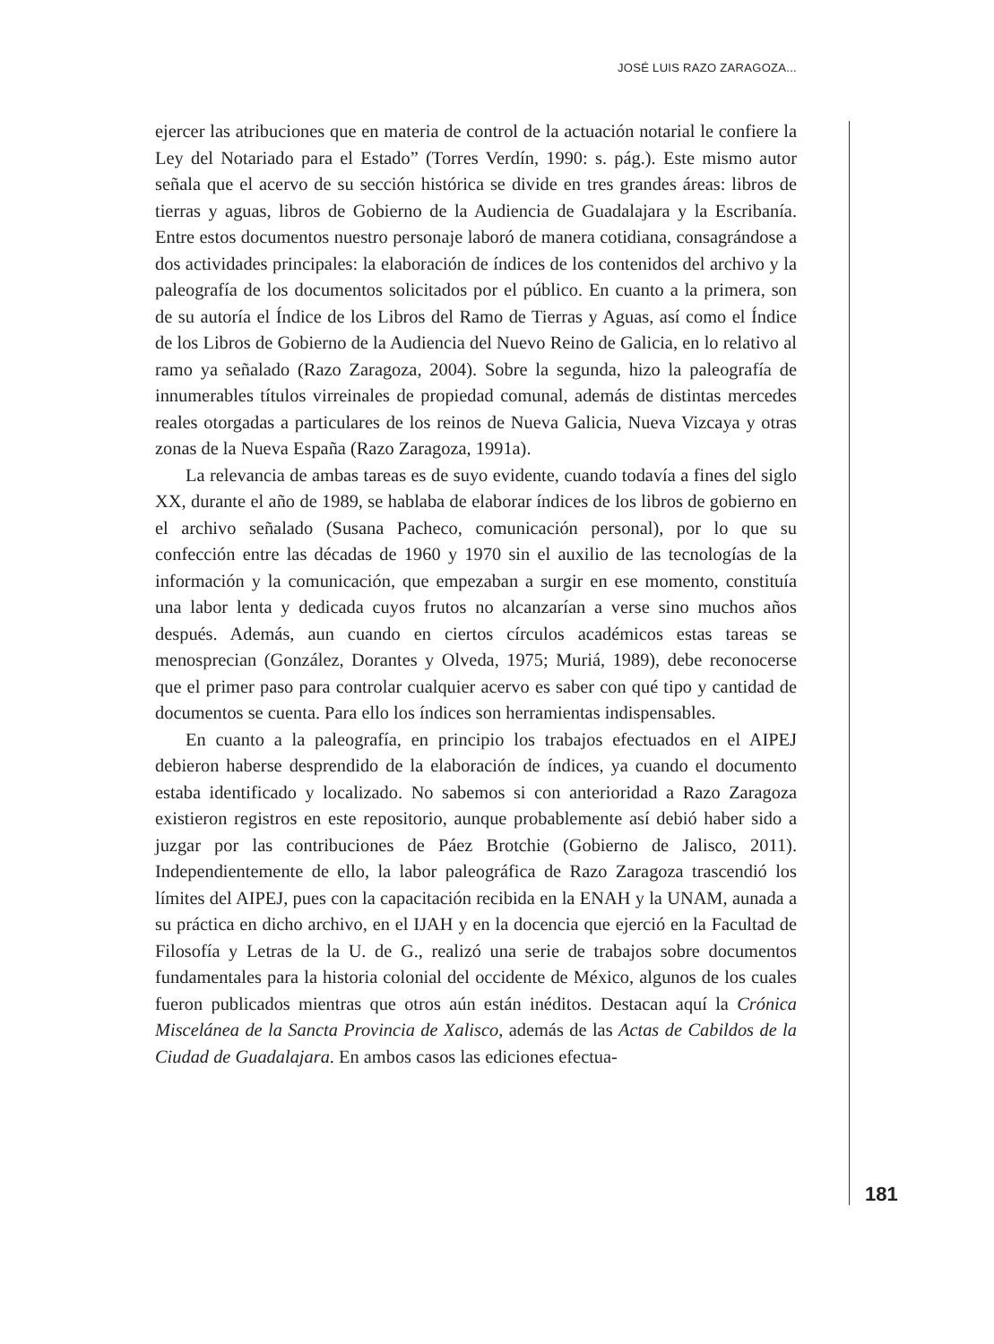JOSÉ LUIS RAZO ZARAGOZA...
ejercer las atribuciones que en materia de control de la actuación notarial le confiere la Ley del Notariado para el Estado” (Torres Verdín, 1990: s. pág.). Este mismo autor señala que el acervo de su sección histórica se divide en tres grandes áreas: libros de tierras y aguas, libros de Gobierno de la Audiencia de Guadalajara y la Escribanía. Entre estos documentos nuestro personaje laboró de manera cotidiana, consagrándose a dos actividades principales: la elaboración de índices de los contenidos del archivo y la paleografía de los documentos solicitados por el público. En cuanto a la primera, son de su autoría el Índice de los Libros del Ramo de Tierras y Aguas, así como el Índice de los Libros de Gobierno de la Audiencia del Nuevo Reino de Galicia, en lo relativo al ramo ya señalado (Razo Zaragoza, 2004). Sobre la segunda, hizo la paleografía de innumerables títulos virreinales de propiedad comunal, además de distintas mercedes reales otorgadas a particulares de los reinos de Nueva Galicia, Nueva Vizcaya y otras zonas de la Nueva España (Razo Zaragoza, 1991a).
La relevancia de ambas tareas es de suyo evidente, cuando todavía a fines del siglo XX, durante el año de 1989, se hablaba de elaborar índices de los libros de gobierno en el archivo señalado (Susana Pacheco, comunicación personal), por lo que su confección entre las décadas de 1960 y 1970 sin el auxilio de las tecnologías de la información y la comunicación, que empezaban a surgir en ese momento, constituía una labor lenta y dedicada cuyos frutos no alcanzarían a verse sino muchos años después. Además, aun cuando en ciertos círculos académicos estas tareas se menosprecian (González, Dorantes y Olveda, 1975; Muriá, 1989), debe reconocerse que el primer paso para controlar cualquier acervo es saber con qué tipo y cantidad de documentos se cuenta. Para ello los índices son herramientas indispensables.
En cuanto a la paleografía, en principio los trabajos efectuados en el AIPEJ debieron haberse desprendido de la elaboración de índices, ya cuando el documento estaba identificado y localizado. No sabemos si con anterioridad a Razo Zaragoza existieron registros en este repositorio, aunque probablemente así debió haber sido a juzgar por las contribuciones de Páez Brotchie (Gobierno de Jalisco, 2011). Independientemente de ello, la labor paleográfica de Razo Zaragoza trascendió los límites del AIPEJ, pues con la capacitación recibida en la ENAH y la UNAM, aunada a su práctica en dicho archivo, en el IJAH y en la docencia que ejerció en la Facultad de Filosofía y Letras de la U. de G., realizó una serie de trabajos sobre documentos fundamentales para la historia colonial del occidente de México, algunos de los cuales fueron publicados mientras que otros aún están inéditos. Destacan aquí la Crónica Miscelánea de la Sancta Provincia de Xalisco, además de las Actas de Cabildos de la Ciudad de Guadalajara. En ambos casos las ediciones efectua-
181